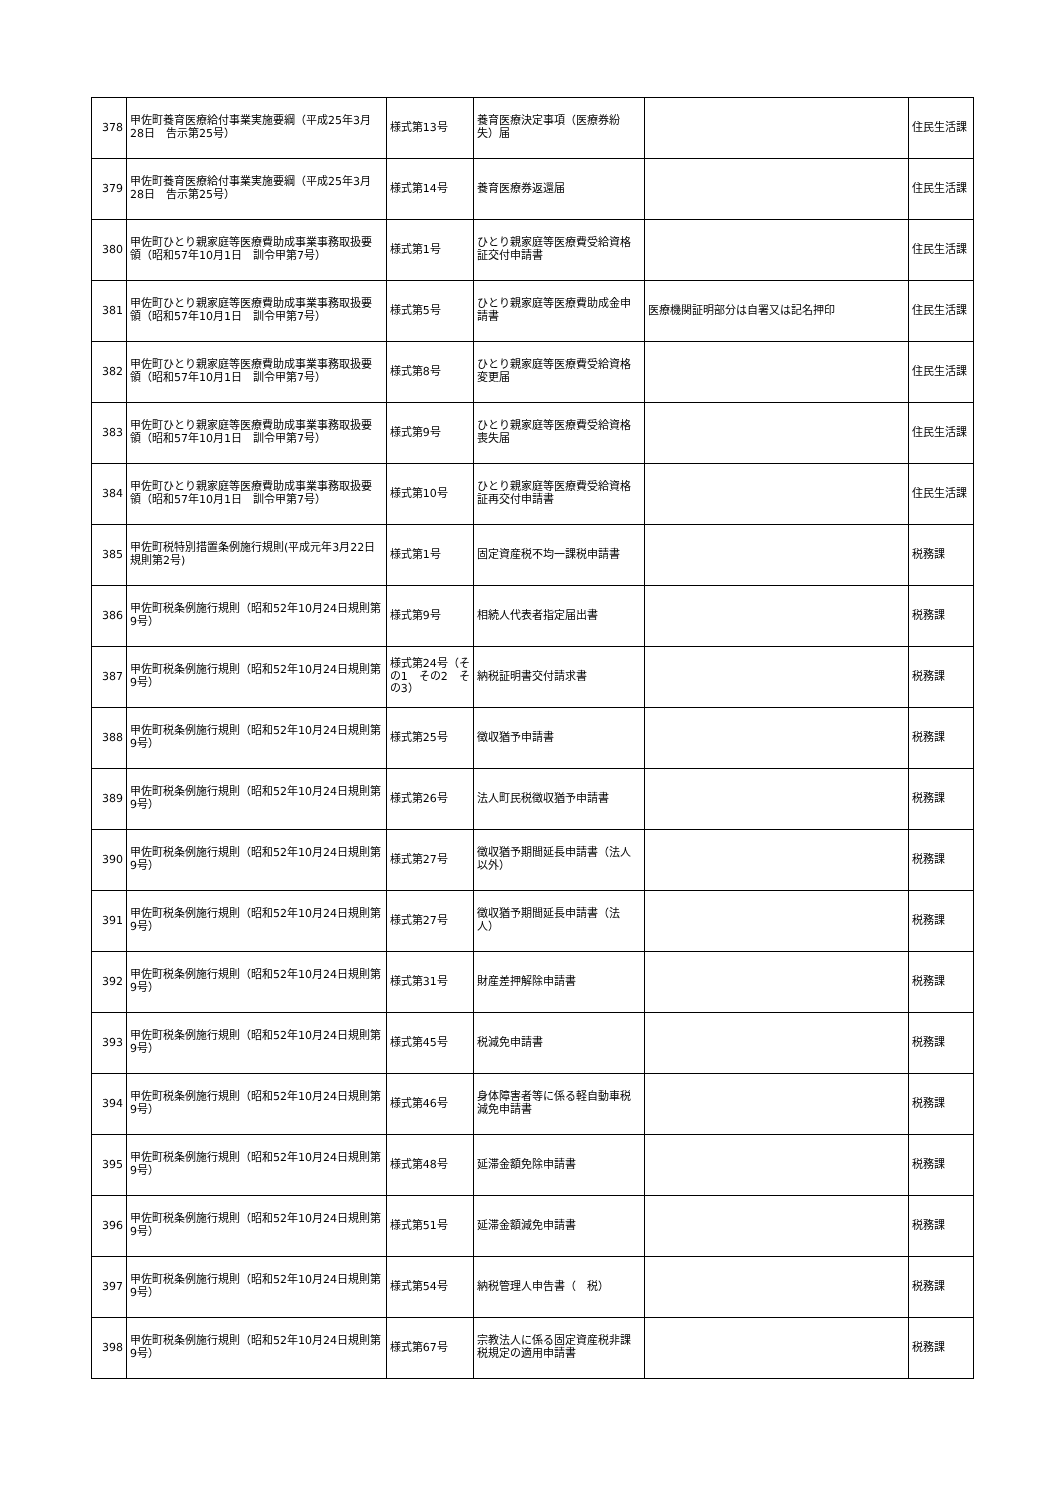| 378 | 甲佐町養育医療給付事業実施要綱（平成25年3月28日 告示第25号） | 様式第13号 | 養育医療決定事項（医療券紛失）届 | | 住民生活課 |
| 379 | 甲佐町養育医療給付事業実施要綱（平成25年3月28日 告示第25号） | 様式第14号 | 養育医療券返還届 | | 住民生活課 |
| 380 | 甲佐町ひとり親家庭等医療費助成事業事務取扱要領（昭和57年10月1日 訓令甲第7号） | 様式第1号 | ひとり親家庭等医療費受給資格証交付申請書 | | 住民生活課 |
| 381 | 甲佐町ひとり親家庭等医療費助成事業事務取扱要領（昭和57年10月1日 訓令甲第7号） | 様式第5号 | ひとり親家庭等医療費助成金申請書 | 医療機関証明部分は自署又は記名押印 | 住民生活課 |
| 382 | 甲佐町ひとり親家庭等医療費助成事業事務取扱要領（昭和57年10月1日 訓令甲第7号） | 様式第8号 | ひとり親家庭等医療費受給資格変更届 | | 住民生活課 |
| 383 | 甲佐町ひとり親家庭等医療費助成事業事務取扱要領（昭和57年10月1日 訓令甲第7号） | 様式第9号 | ひとり親家庭等医療費受給資格喪失届 | | 住民生活課 |
| 384 | 甲佐町ひとり親家庭等医療費助成事業事務取扱要領（昭和57年10月1日 訓令甲第7号） | 様式第10号 | ひとり親家庭等医療費受給資格証再交付申請書 | | 住民生活課 |
| 385 | 甲佐町税特別措置条例施行規則(平成元年3月22日 規則第2号) | 様式第1号 | 固定資産税不均一課税申請書 | | 税務課 |
| 386 | 甲佐町税条例施行規則（昭和52年10月24日規則第9号） | 様式第9号 | 相続人代表者指定届出書 | | 税務課 |
| 387 | 甲佐町税条例施行規則（昭和52年10月24日規則第9号） | 様式第24号（その1 その2 その3） | 納税証明書交付請求書 | | 税務課 |
| 388 | 甲佐町税条例施行規則（昭和52年10月24日規則第9号） | 様式第25号 | 徴収猶予申請書 | | 税務課 |
| 389 | 甲佐町税条例施行規則（昭和52年10月24日規則第9号） | 様式第26号 | 法人町民税徴収猶予申請書 | | 税務課 |
| 390 | 甲佐町税条例施行規則（昭和52年10月24日規則第9号） | 様式第27号 | 徴収猶予期間延長申請書（法人以外） | | 税務課 |
| 391 | 甲佐町税条例施行規則（昭和52年10月24日規則第9号） | 様式第27号 | 徴収猶予期間延長申請書（法人） | | 税務課 |
| 392 | 甲佐町税条例施行規則（昭和52年10月24日規則第9号） | 様式第31号 | 財産差押解除申請書 | | 税務課 |
| 393 | 甲佐町税条例施行規則（昭和52年10月24日規則第9号） | 様式第45号 | 税減免申請書 | | 税務課 |
| 394 | 甲佐町税条例施行規則（昭和52年10月24日規則第9号） | 様式第46号 | 身体障害者等に係る軽自動車税減免申請書 | | 税務課 |
| 395 | 甲佐町税条例施行規則（昭和52年10月24日規則第9号） | 様式第48号 | 延滞金額免除申請書 | | 税務課 |
| 396 | 甲佐町税条例施行規則（昭和52年10月24日規則第9号） | 様式第51号 | 延滞金額減免申請書 | | 税務課 |
| 397 | 甲佐町税条例施行規則（昭和52年10月24日規則第9号） | 様式第54号 | 納税管理人申告書（ 税） | | 税務課 |
| 398 | 甲佐町税条例施行規則（昭和52年10月24日規則第9号） | 様式第67号 | 宗教法人に係る固定資産税非課税規定の適用申請書 | | 税務課 |